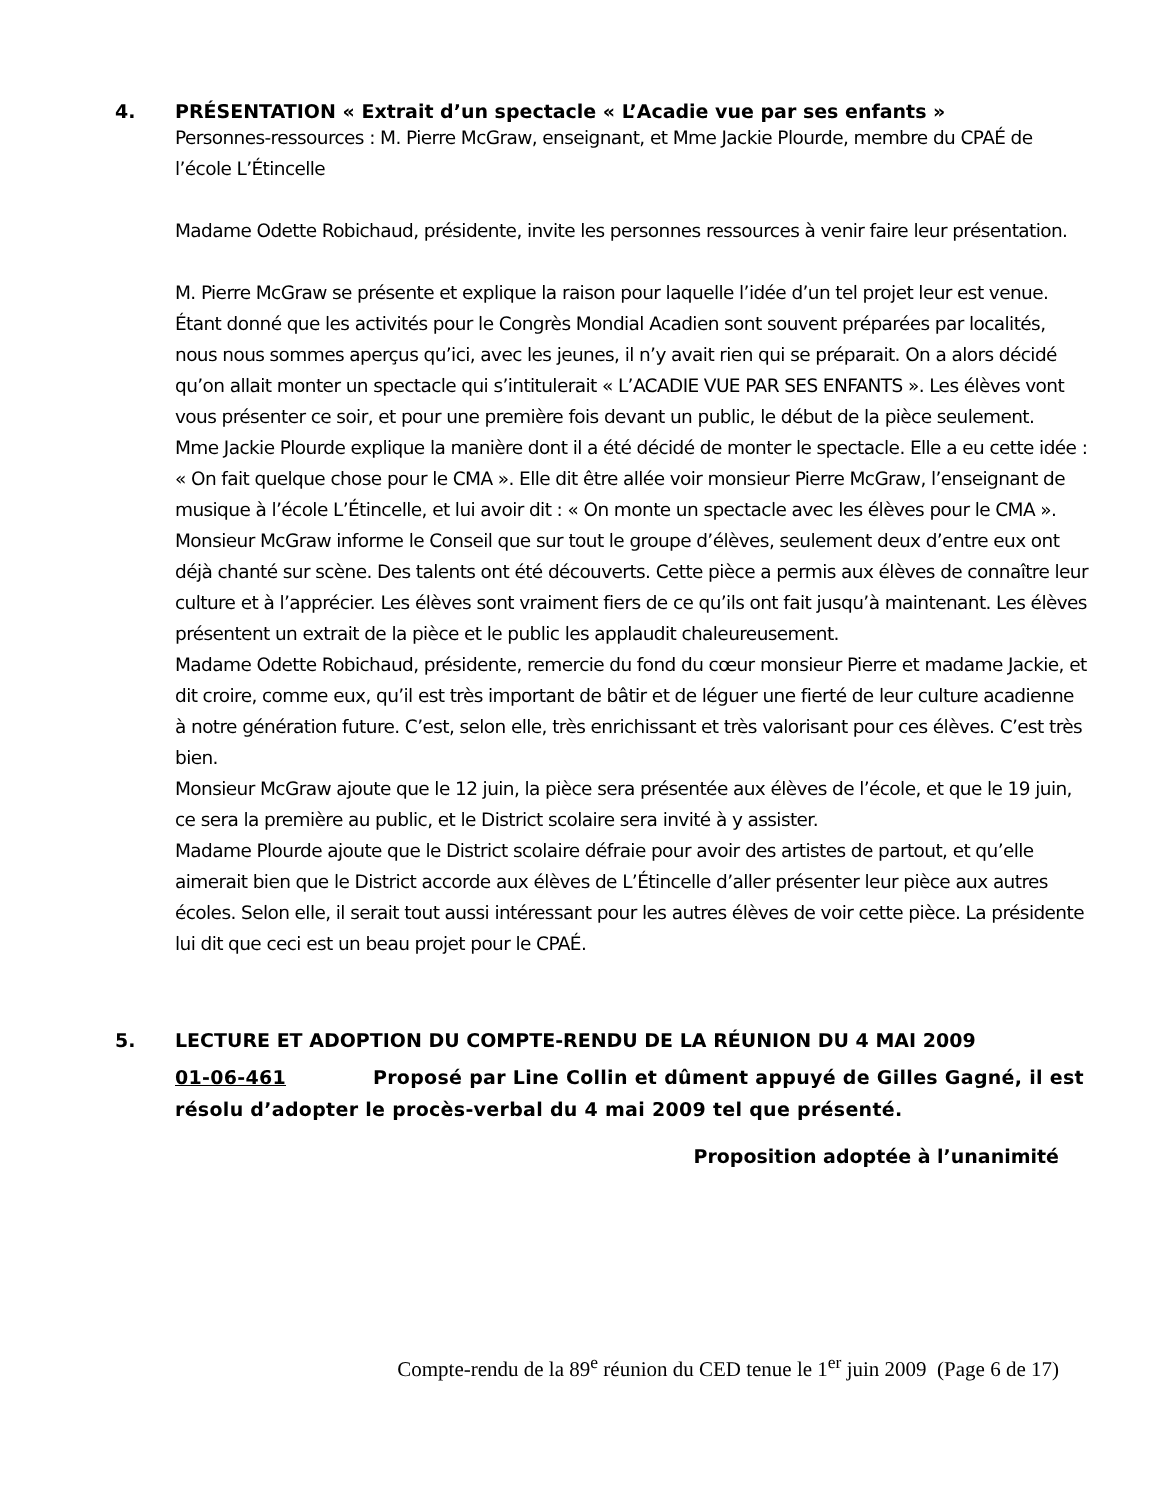4. PRÉSENTATION « Extrait d’un spectacle « L’Acadie vue par ses enfants »
Personnes-ressources : M. Pierre McGraw, enseignant, et Mme Jackie Plourde, membre du CPAÉ de l’école L’Étincelle
Madame Odette Robichaud, présidente, invite les personnes ressources à venir faire leur présentation.
M. Pierre McGraw se présente et explique la raison pour laquelle l’idée d’un tel projet leur est venue. Étant donné que les activités pour le Congrès Mondial Acadien sont souvent préparées par localités, nous nous sommes aperçus qu’ici, avec les jeunes, il n’y avait rien qui se préparait. On a alors décidé qu’on allait monter un spectacle qui s’intitulerait « L’ACADIE VUE PAR SES ENFANTS ». Les élèves vont vous présenter ce soir, et pour une première fois devant un public, le début de la pièce seulement.
Mme Jackie Plourde explique la manière dont il a été décidé de monter le spectacle. Elle a eu cette idée : « On fait quelque chose pour le CMA ». Elle dit être allée voir monsieur Pierre McGraw, l’enseignant de musique à l’école L’Étincelle, et lui avoir dit : « On monte un spectacle avec les élèves pour le CMA ».
Monsieur McGraw informe le Conseil que sur tout le groupe d’élèves, seulement deux d’entre eux ont déjà chanté sur scène. Des talents ont été découverts. Cette pièce a permis aux élèves de connaître leur culture et à l’apprécier. Les élèves sont vraiment fiers de ce qu’ils ont fait jusqu’à maintenant. Les élèves présentent un extrait de la pièce et le public les applaudit chaleureusement.
Madame Odette Robichaud, présidente, remercie du fond du cœur monsieur Pierre et madame Jackie, et dit croire, comme eux, qu’il est très important de bâtir et de léguer une fierté de leur culture acadienne à notre génération future. C’est, selon elle, très enrichissant et très valorisant pour ces élèves. C’est très bien.
Monsieur McGraw ajoute que le 12 juin, la pièce sera présentée aux élèves de l’école, et que le 19 juin, ce sera la première au public, et le District scolaire sera invité à y assister.
Madame Plourde ajoute que le District scolaire défraie pour avoir des artistes de partout, et qu’elle aimerait bien que le District accorde aux élèves de L’Étincelle d’aller présenter leur pièce aux autres écoles. Selon elle, il serait tout aussi intéressant pour les autres élèves de voir cette pièce. La présidente lui dit que ceci est un beau projet pour le CPAÉ.
5. LECTURE ET ADOPTION DU COMPTE-RENDU DE LA RÉUNION DU 4 MAI 2009
01-06-461 Proposé par Line Collin et dûment appuyé de Gilles Gagné, il est résolu d’adopter le procès-verbal du 4 mai 2009 tel que présenté.
Proposition adoptée à l’unanimité
Compte-rendu de la 89<sup>e</sup> réunion du CED tenue le 1<sup>er</sup> juin 2009 (Page 6 de 17)